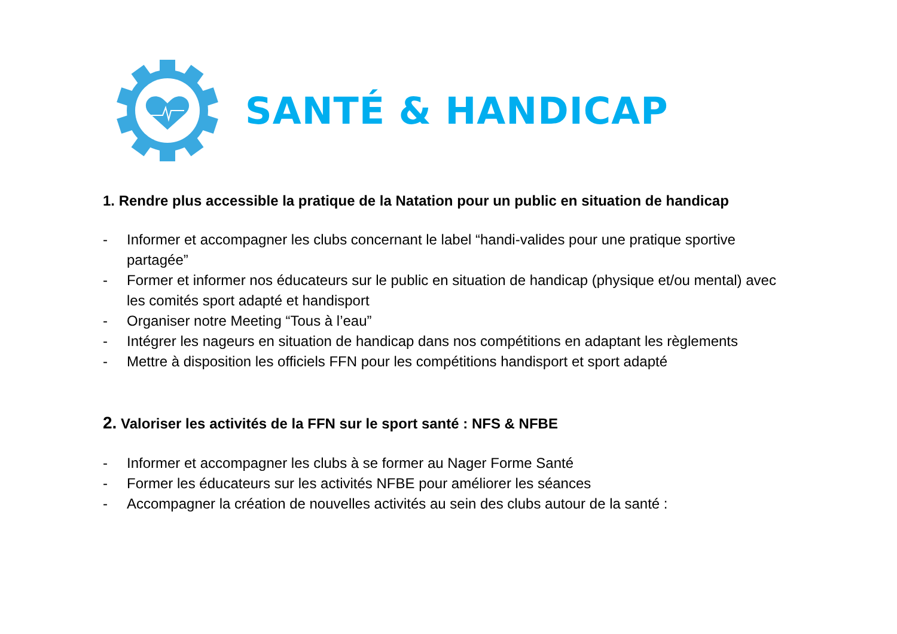SANTÉ & HANDICAP
1. Rendre plus accessible la pratique de la Natation pour un public en situation de handicap
- Informer et accompagner les clubs concernant le label “handi-valides pour une pratique sportive partagée”
- Former et informer nos éducateurs sur le public en situation de handicap (physique et/ou mental) avec les comités sport adapté et handisport
- Organiser notre Meeting “Tous à l’eau”
- Intégrer les nageurs en situation de handicap dans nos compétitions en adaptant les règlements
- Mettre à disposition les officiels FFN pour les compétitions handisport et sport adapté
2. Valoriser les activités de la FFN sur le sport santé : NFS & NFBE
- Informer et accompagner les clubs à se former au Nager Forme Santé
- Former les éducateurs sur les activités NFBE pour améliorer les séances
- Accompagner la création de nouvelles activités au sein des clubs autour de la santé :